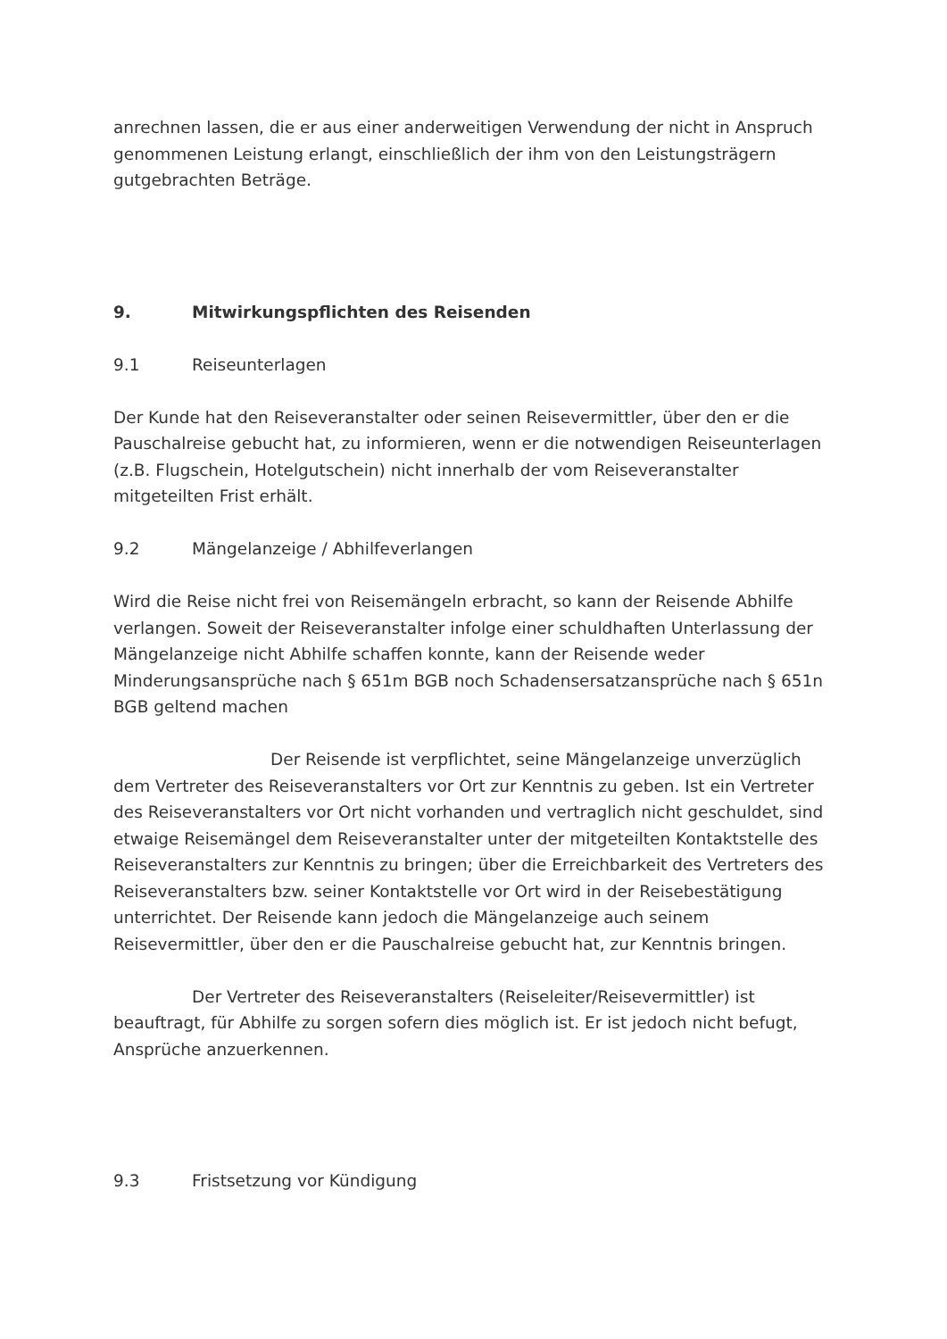anrechnen lassen, die er aus einer anderweitigen Verwendung der nicht in Anspruch genommenen Leistung erlangt, einschließlich der ihm von den Leistungsträgern gutgebrachten Beträge.
9. Mitwirkungspflichten des Reisenden
9.1 Reiseunterlagen
Der Kunde hat den Reiseveranstalter oder seinen Reisevermittler, über den er die Pauschalreise gebucht hat, zu informieren, wenn er die notwendigen Reiseunterlagen (z.B. Flugschein, Hotelgutschein) nicht innerhalb der vom Reiseveranstalter mitgeteilten Frist erhält.
9.2 Mängelanzeige / Abhilfeverlangen
Wird die Reise nicht frei von Reisemängeln erbracht, so kann der Reisende Abhilfe verlangen. Soweit der Reiseveranstalter infolge einer schuldhaften Unterlassung der Mängelanzeige nicht Abhilfe schaffen konnte, kann der Reisende weder Minderungsansprüche nach § 651m BGB noch Schadensersatzansprüche nach § 651n BGB geltend machen
Der Reisende ist verpflichtet, seine Mängelanzeige unverzüglich dem Vertreter des Reiseveranstalters vor Ort zur Kenntnis zu geben. Ist ein Vertreter des Reiseveranstalters vor Ort nicht vorhanden und vertraglich nicht geschuldet, sind etwaige Reisemängel dem Reiseveranstalter unter der mitgeteilten Kontaktstelle des Reiseveranstalters zur Kenntnis zu bringen; über die Erreichbarkeit des Vertreters des Reiseveranstalters bzw. seiner Kontaktstelle vor Ort wird in der Reisebestätigung unterrichtet. Der Reisende kann jedoch die Mängelanzeige auch seinem Reisevermittler, über den er die Pauschalreise gebucht hat, zur Kenntnis bringen.
Der Vertreter des Reiseveranstalters (Reiseleiter/Reisevermittler) ist beauftragt, für Abhilfe zu sorgen sofern dies möglich ist. Er ist jedoch nicht befugt, Ansprüche anzuerkennen.
9.3 Fristsetzung vor Kündigung